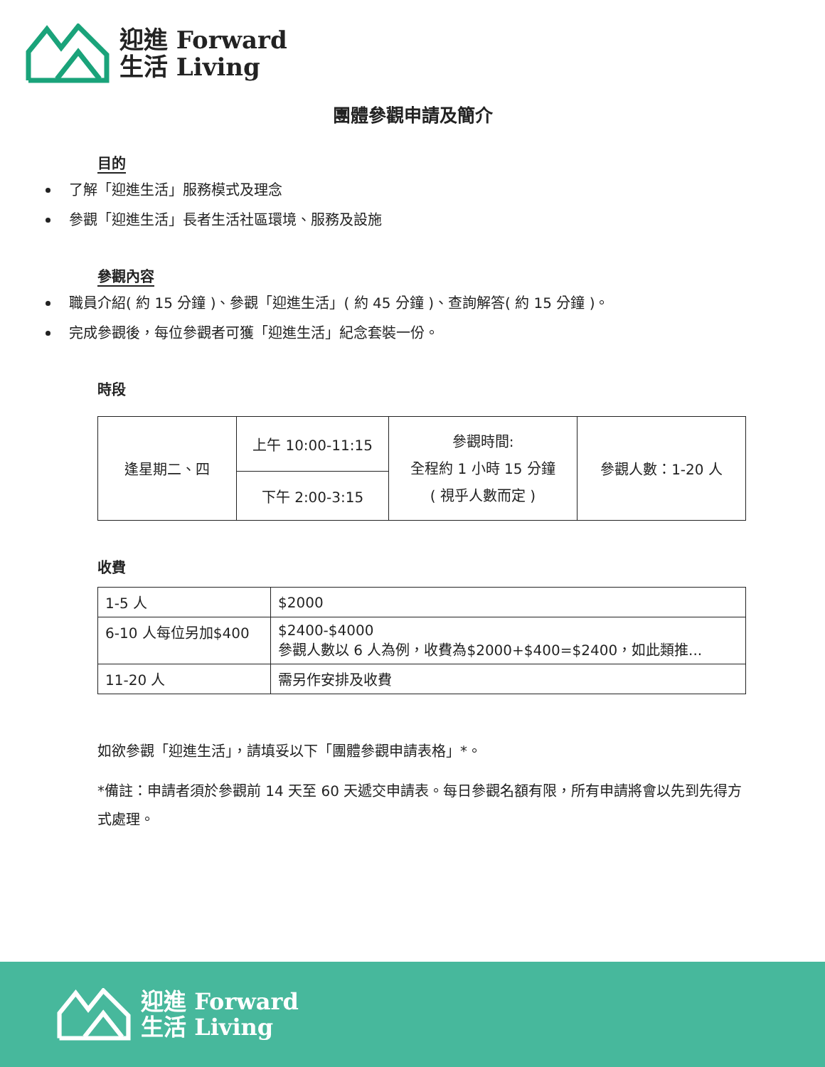迎進 Forward
生活 Living
團體參觀申請及簡介
目的
了解「迎進生活」服務模式及理念
參觀「迎進生活」長者生活社區環境、服務及設施
參觀內容
職員介紹( 約 15 分鐘 )、參觀「迎進生活」( 約 45 分鐘 )、查詢解答( 約 15 分鐘 )。
完成參觀後，每位參觀者可獲「迎進生活」紀念套裝一份。
時段
| 逢星期二、四 | 上午 10:00-11:15 | 參觀時間: 全程約 1 小時 15 分鐘 ( 視乎人數而定 ) | 參觀人數：1-20 人 |
| | 下午 2:00-3:15 | | |
收費
| 1-5 人 | $2000 |
| 6-10 人每位另加$400 | $2400-$4000 參觀人數以 6 人為例，收費為$2000+$400=$2400，如此類推... |
| 11-20 人 | 需另作安排及收費 |
如欲參觀「迎進生活」，請填妥以下「團體參觀申請表格」*。
*備註：申請者須於參觀前 14 天至 60 天遞交申請表。每日參觀名額有限，所有申請將會以先到先得方式處理。
迎進 Forward
生活 Living